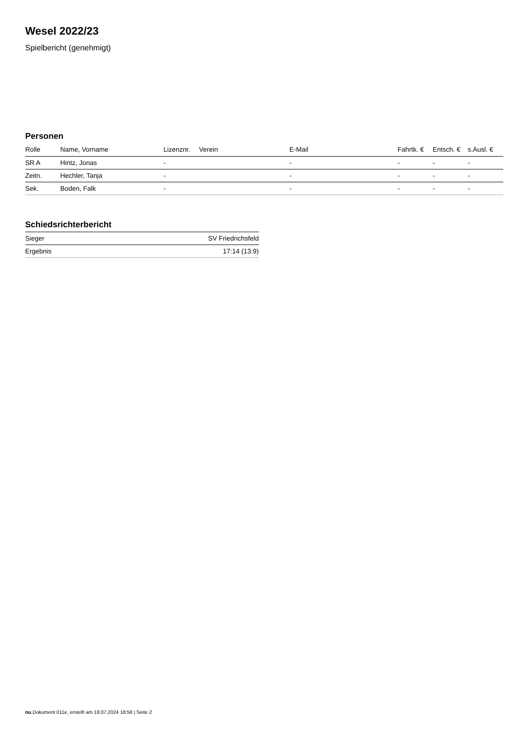Wesel 2022/23
Spielbericht (genehmigt)
Personen
| Rolle | Name, Vorname | Lizenznr. | Verein | E-Mail | Fahrtk. € | Entsch. € | s.Ausl. € |
| --- | --- | --- | --- | --- | --- | --- | --- |
| SR A | Hintz, Jonas | - | | - | - | - | - |
| Zeitn. | Hechler, Tanja | - | | - | - | - | - |
| Sek. | Boden, Falk | - | | - | - | - | - |
Schiedsrichterbericht
| Sieger | SV Friedrichsfeld |
| Ergebnis | 17:14 (13:9) |
nu.Dokument 011e, erstellt am 18.07.2024 18:58 | Seite 2